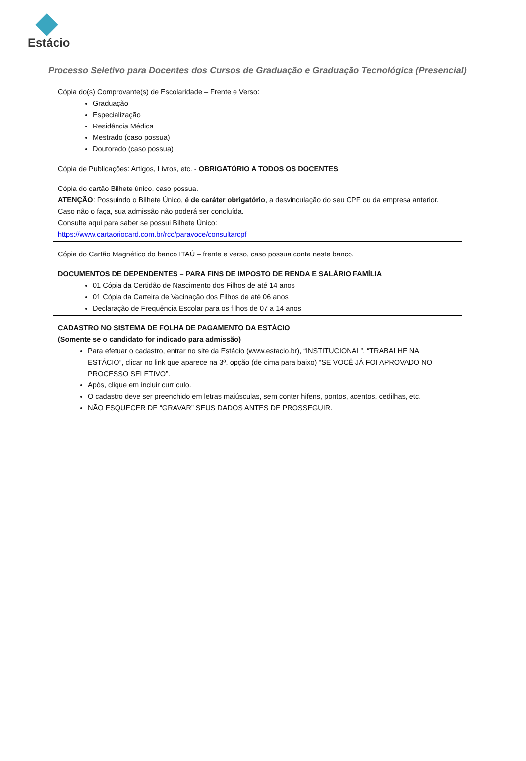Estácio
Processo Seletivo para Docentes dos Cursos de Graduação e Graduação Tecnológica (Presencial)
| Cópia do(s) Comprovante(s) de Escolaridade – Frente e Verso: Graduação Especialização Residência Médica Mestrado (caso possua) Doutorado (caso possua) |
| Cópia de Publicações: Artigos, Livros, etc. - OBRIGATÓRIO A TODOS OS DOCENTES |
| Cópia do cartão Bilhete único, caso possua. ATENÇÃO : Possuindo o Bilhete Único, é de caráter obrigatório , a desvinculação do seu CPF ou da empresa anterior. Caso não o faça, sua admissão não poderá ser concluída. Consulte aqui para saber se possui Bilhete Único: https://www.cartaoriocard.com.br/rcc/paravoce/consultarcpf |
| Cópia do Cartão Magnético do banco ITAÚ – frente e verso, caso possua conta neste banco. |
| DOCUMENTOS DE DEPENDENTES – PARA FINS DE IMPOSTO DE RENDA E SALÁRIO FAMÍLIA 01 Cópia da Certidão de Nascimento dos Filhos de até 14 anos 01 Cópia da Carteira de Vacinação dos Filhos de até 06 anos Declaração de Frequência Escolar para os filhos de 07 a 14 anos |
| CADASTRO NO SISTEMA DE FOLHA DE PAGAMENTO DA ESTÁCIO (Somente se o candidato for indicado para admissão) Para efetuar o cadastro, entrar no site da Estácio (www.estacio.br), “INSTITUCIONAL”, “TRABALHE NA ESTÁCIO”, clicar no link que aparece na 3ª. opção (de cima para baixo) “SE VOCÊ JÁ FOI APROVADO NO PROCESSO SELETIVO”. Após, clique em incluir currículo. O cadastro deve ser preenchido em letras maiúsculas, sem conter hifens, pontos, acentos, cedilhas, etc. NÃO ESQUECER DE “GRAVAR” SEUS DADOS ANTES DE PROSSEGUIR. |